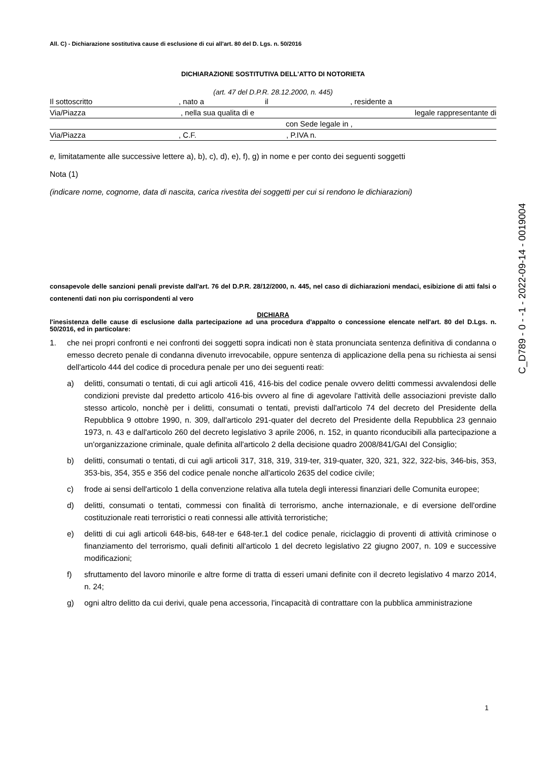All. C) - Dichiarazione sostitutiva cause di esclusione di cui all'art. 80 del D. Lgs. n. 50/2016
DICHIARAZIONE SOSTITUTIVA DELL'ATTO DI NOTORIETA
(art. 47 del D.P.R. 28.12.2000, n. 445)
Il sottoscritto, nato a il, residente a
Via/Piazza, nella sua qualita di e legale rappresentante di
con Sede legale in ,
Via/Piazza, C.F., P.IVA n.
e, limitatamente alle successive lettere a), b), c), d), e), f), g) in nome e per conto dei seguenti soggetti
Nota (1)
(indicare nome, cognome, data di nascita, carica rivestita dei soggetti per cui si rendono le dichiarazioni)
consapevole delle sanzioni penali previste dall'art. 76 del D.P.R. 28/12/2000, n. 445, nel caso di dichiarazioni mendaci, esibizione di atti falsi o contenenti dati non piu corrispondenti al vero
DICHIARA
l'inesistenza delle cause di esclusione dalla partecipazione ad una procedura d'appalto o concessione elencate nell'art. 80 del D.Lgs. n. 50/2016, ed in particolare:
1. che nei propri confronti e nei confronti dei soggetti sopra indicati non è stata pronunciata sentenza definitiva di condanna o emesso decreto penale di condanna divenuto irrevocabile, oppure sentenza di applicazione della pena su richiesta ai sensi dell'articolo 444 del codice di procedura penale per uno dei seguenti reati:
a) delitti, consumati o tentati, di cui agli articoli 416, 416-bis del codice penale ovvero delitti commessi avvalendosi delle condizioni previste dal predetto articolo 416-bis ovvero al fine di agevolare l'attività delle associazioni previste dallo stesso articolo, nonchè per i delitti, consumati o tentati, previsti dall'articolo 74 del decreto del Presidente della Repubblica 9 ottobre 1990, n. 309, dall'articolo 291-quater del decreto del Presidente della Repubblica 23 gennaio 1973, n. 43 e dall'articolo 260 del decreto legislativo 3 aprile 2006, n. 152, in quanto riconducibili alla partecipazione a un'organizzazione criminale, quale definita all'articolo 2 della decisione quadro 2008/841/GAI del Consiglio;
b) delitti, consumati o tentati, di cui agli articoli 317, 318, 319, 319-ter, 319-quater, 320, 321, 322, 322-bis, 346-bis, 353, 353-bis, 354, 355 e 356 del codice penale nonche all'articolo 2635 del codice civile;
c) frode ai sensi dell'articolo 1 della convenzione relativa alla tutela degli interessi finanziari delle Comunita europee;
d) delitti, consumati o tentati, commessi con finalità di terrorismo, anche internazionale, e di eversione dell'ordine costituzionale reati terroristici o reati connessi alle attività terroristiche;
e) delitti di cui agli articoli 648-bis, 648-ter e 648-ter.1 del codice penale, riciclaggio di proventi di attività criminose o finanziamento del terrorismo, quali definiti all'articolo 1 del decreto legislativo 22 giugno 2007, n. 109 e successive modificazioni;
f) sfruttamento del lavoro minorile e altre forme di tratta di esseri umani definite con il decreto legislativo 4 marzo 2014, n. 24;
g) ogni altro delitto da cui derivi, quale pena accessoria, l'incapacità di contrattare con la pubblica amministrazione
C_D789 - 0 - -1 - 2022-09-14 - 0019004
1